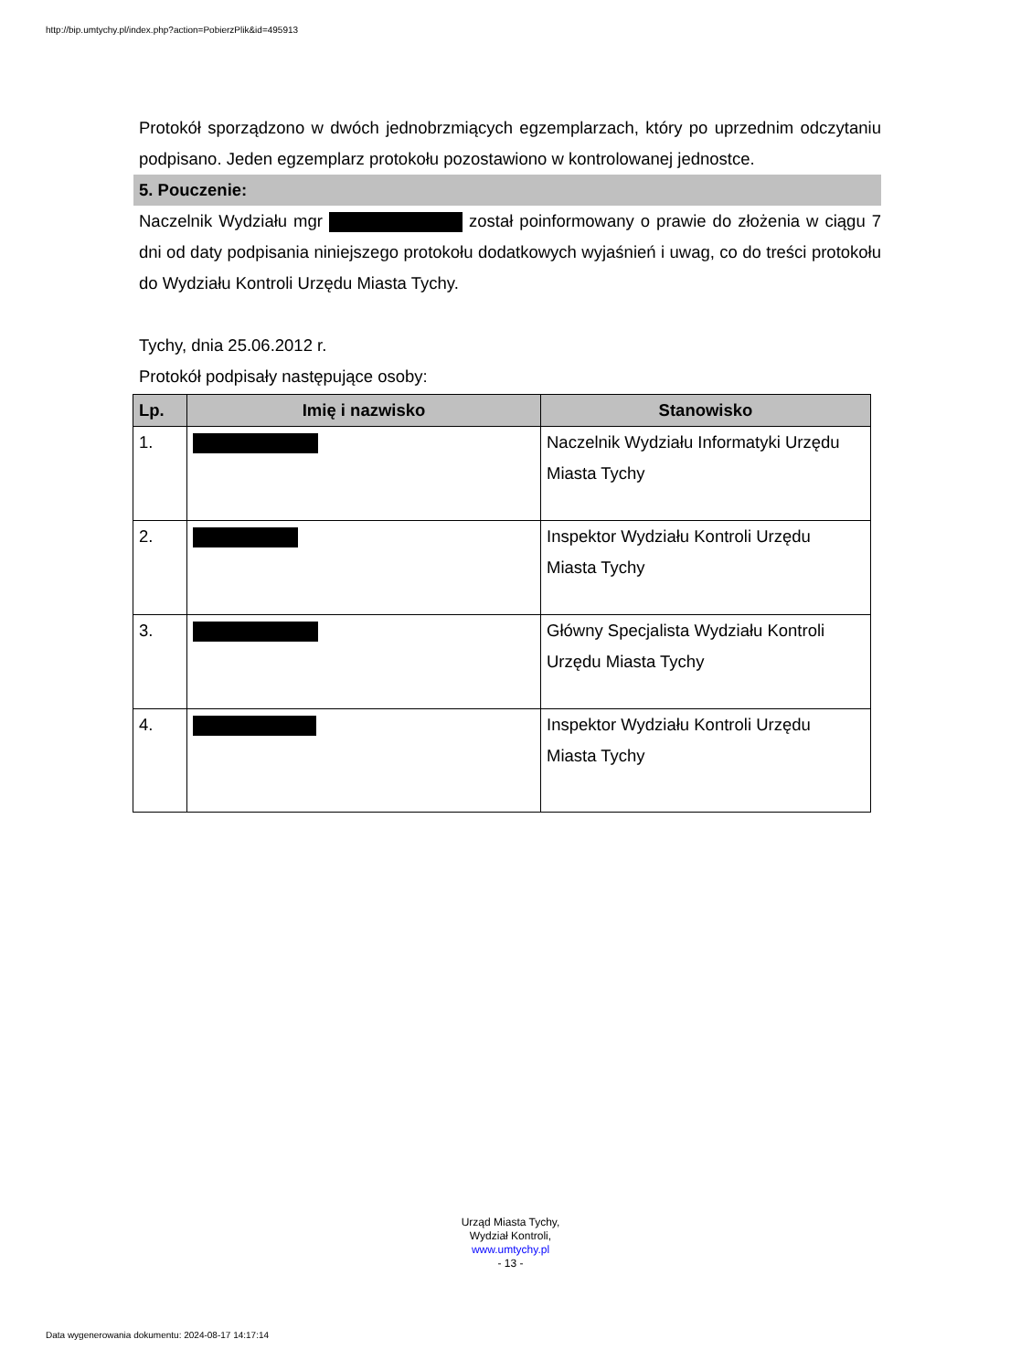http://bip.umtychy.pl/index.php?action=PobierzPlik&id=495913
Protokół sporządzono w dwóch jednobrzmiących egzemplarzach, który po uprzednim odczytaniu podpisano. Jeden egzemplarz protokołu pozostawiono w kontrolowanej jednostce.
5. Pouczenie:
Naczelnik Wydziału mgr został poinformowany o prawie do złożenia w ciągu 7 dni od daty podpisania niniejszego protokołu dodatkowych wyjaśnień i uwag, co do treści protokołu do Wydziału Kontroli Urzędu Miasta Tychy.
Tychy, dnia 25.06.2012 r.
Protokół podpisały następujące osoby:
| Lp. | Imię i nazwisko | Stanowisko |
| --- | --- | --- |
| 1. | | Naczelnik Wydziału Informatyki Urzędu Miasta Tychy |
| 2. | | Inspektor Wydziału Kontroli Urzędu Miasta Tychy |
| 3. | | Główny Specjalista Wydziału Kontroli Urzędu Miasta Tychy |
| 4. | | Inspektor Wydziału Kontroli Urzędu Miasta Tychy |
Urząd Miasta Tychy,
Wydział Kontroli,
www.umtychy.pl
- 13 -
Data wygenerowania dokumentu: 2024-08-17 14:17:14